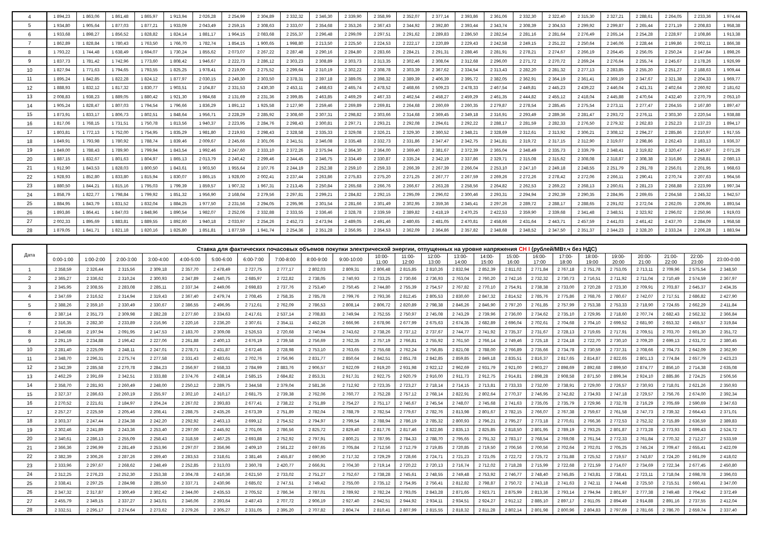| 4 | 1 894,23 | 1 863,06 | 1 861,48 | 1 865,97 | 1 913,94 | 2 026,28 | 2 254,99 | 2 304,89 | 2 332,32 | 2 346,30 | 2 339,90 | 2 358,99 | 2 352,07 | 2 377,14 | 2 393,86 | 2 361,06 | 2 332,30 | 2 322,40 | 2 315,30 | 2 327,21 | 2 288,61 | 2 264,05 | 2 233,36 | 1 974,44 |
| 5 | 1 934,80 | 1 905,64 | 1 877,03 | 1 877,21 | 1 933,09 | 2 043,49 | 2 259,15 | 2 308,63 | 2 333,07 | 2 354,68 | 2 353,26 | 2 367,43 | 2 344,92 | 2 392,80 | 2 393,44 | 2 343,74 | 2 308,39 | 2 304,53 | 2 299,92 | 2 299,87 | 2 265,44 | 2 271,19 | 2 208,83 | 1 958,38 |
| 6 | 1 933,68 | 1 898,27 | 1 856,52 | 1 828,82 | 1 824,14 | 1 881,17 | 1 964,15 | 2 083,68 | 2 255,37 | 2 296,48 | 2 299,09 | 2 297,51 | 2 291,62 | 2 289,83 | 2 286,50 | 2 282,54 | 2 281,16 | 2 281,64 | 2 276,49 | 2 265,14 | 2 254,28 | 2 228,97 | 2 108,86 | 1 913,38 |
| 7 | 1 862,89 | 1 828,84 | 1 780,43 | 1 763,50 | 1 766,70 | 1 782,74 | 1 854,15 | 1 900,65 | 1 998,80 | 2 213,50 | 2 225,50 | 2 224,53 | 2 222,17 | 2 220,89 | 2 229,43 | 2 242,58 | 2 249,15 | 2 251,22 | 2 250,64 | 2 246,06 | 2 228,44 | 2 199,86 | 2 002,11 | 1 866,38 |
| 8 | 1 793,22 | 1 744,48 | 1 638,49 | 1 694,07 | 1 730,24 | 1 855,62 | 2 073,07 | 2 267,22 | 2 287,48 | 2 290,16 | 2 284,80 | 2 283,66 | 2 284,21 | 2 291,31 | 2 288,46 | 2 281,91 | 2 278,21 | 2 274,67 | 2 266,19 | 2 264,45 | 2 256,05 | 2 250,24 | 2 147,84 | 1 898,26 |
| 9 | 1 837,73 | 1 781,42 | 1 742,96 | 1 773,60 | 1 808,42 | 1 946,67 | 2 222,73 | 2 286,12 | 2 303,23 | 2 308,89 | 2 303,73 | 2 313,35 | 2 302,46 | 2 308,04 | 2 312,68 | 2 296,00 | 2 271,72 | 2 270,72 | 2 269,24 | 2 276,64 | 2 255,74 | 2 245,67 | 2 178,26 | 1 926,99 |
| 10 | 1 827,94 | 1 771,63 | 1 794,65 | 1 793,55 | 1 825,25 | 1 978,41 | 2 219,00 | 2 275,52 | 2 299,64 | 2 310,19 | 2 302,22 | 2 308,78 | 2 303,39 | 2 367,62 | 2 334,54 | 2 313,43 | 2 282,20 | 2 281,32 | 2 277,13 | 2 283,85 | 2 255,20 | 2 251,27 | 2 188,63 | 1 909,44 |
| 11 | 1 895,24 | 1 842,85 | 1 822,28 | 1 824,12 | 1 877,97 | 2 030,15 | 2 249,30 | 2 303,50 | 2 378,31 | 2 397,18 | 2 389,05 | 2 398,32 | 2 389,39 | 2 406,39 | 2 395,72 | 2 382,05 | 2 362,91 | 2 364,19 | 2 361,41 | 2 369,19 | 2 347,67 | 2 321,38 | 2 204,33 | 1 969,77 |
| 12 | 1 888,93 | 1 832,12 | 1 817,32 | 1 830,77 | 1 903,51 | 2 104,87 | 2 331,53 | 2 430,30 | 2 453,11 | 2 468,63 | 2 465,74 | 2 478,52 | 2 468,66 | 2 509,23 | 2 478,33 | 2 467,54 | 2 449,81 | 2 445,23 | 2 439,22 | 2 446,04 | 2 421,31 | 2 402,64 | 2 260,92 | 2 181,62 |
| 13 | 2 008,83 | 1 938,23 | 1 889,05 | 1 880,42 | 1 921,30 | 1 984,68 | 2 131,69 | 2 231,36 | 2 399,85 | 2 463,85 | 2 469,29 | 2 467,33 | 2 462,54 | 2 458,27 | 2 459,29 | 2 461,35 | 2 444,82 | 2 455,12 | 2 418,04 | 2 445,88 | 2 470,64 | 2 432,40 | 2 270,79 | 2 053,10 |
| 14 | 1 905,24 | 1 828,47 | 1 807,03 | 1 794,54 | 1 796,66 | 1 836,29 | 1 891,12 | 1 925,58 | 2 127,90 | 2 259,46 | 2 269,89 | 2 269,81 | 2 264,68 | 2 260,69 | 2 260,35 | 2 279,87 | 2 278,54 | 2 285,45 | 2 275,54 | 2 273,11 | 2 277,47 | 2 264,55 | 2 167,80 | 1 897,47 |
| 15 | 1 873,91 | 1 833,17 | 1 806,73 | 1 802,51 | 1 848,64 | 1 956,71 | 2 228,29 | 2 285,92 | 2 308,60 | 2 307,31 | 2 298,82 | 2 303,66 | 2 314,68 | 2 369,45 | 2 349,18 | 2 316,91 | 2 293,49 | 2 289,36 | 2 281,47 | 2 293,72 | 2 276,11 | 2 303,30 | 2 220,54 | 1 938,88 |
| 16 | 1 817,06 | 1 768,15 | 1 731,51 | 1 750,78 | 1 813,56 | 1 940,37 | 2 223,95 | 2 284,76 | 2 298,43 | 2 300,81 | 2 297,71 | 2 293,21 | 2 292,08 | 2 294,61 | 2 292,22 | 2 288,17 | 2 281,59 | 2 282,33 | 2 276,50 | 2 279,32 | 2 262,83 | 2 252,23 | 2 137,23 | 1 894,17 |
| 17 | 1 803,81 | 1 772,13 | 1 752,00 | 1 754,95 | 1 835,29 | 1 981,80 | 2 219,93 | 2 298,43 | 2 328,58 | 2 335,33 | 2 329,08 | 2 326,21 | 2 329,30 | 2 360,52 | 2 348,21 | 2 328,69 | 2 312,61 | 2 313,92 | 2 306,21 | 2 308,12 | 2 294,27 | 2 285,86 | 2 210,97 | 1 917,55 |
| 18 | 1 849,91 | 1 793,98 | 1 780,92 | 1 788,74 | 1 839,46 | 2 009,67 | 2 245,66 | 2 301,06 | 2 341,51 | 2 346,08 | 2 335,48 | 2 332,73 | 2 331,86 | 2 347,47 | 2 342,75 | 2 341,81 | 2 319,72 | 2 317,15 | 2 312,90 | 2 319,07 | 2 298,86 | 2 262,43 | 2 183,13 | 1 936,37 |
| 19 | 1 849,00 | 1 788,43 | 1 789,90 | 1 799,94 | 1 843,54 | 1 992,46 | 2 247,60 | 2 333,10 | 2 372,26 | 2 375,94 | 2 364,30 | 2 364,00 | 2 369,40 | 2 381,67 | 2 372,39 | 2 365,04 | 2 348,49 | 2 335,73 | 2 339,79 | 2 348,41 | 2 319,82 | 2 320,47 | 2 245,97 | 2 071,26 |
| 20 | 1 887,15 | 1 832,67 | 1 801,63 | 1 804,97 | 1 865,13 | 2 013,79 | 2 240,42 | 2 299,46 | 2 344,45 | 2 346,75 | 2 334,49 | 2 330,87 | 2 335,24 | 2 342,19 | 2 337,86 | 2 329,71 | 2 315,08 | 2 315,62 | 2 308,08 | 2 318,87 | 2 308,38 | 2 316,86 | 2 258,81 | 2 080,13 |
| 21 | 1 912,90 | 1 843,53 | 1 828,03 | 1 800,50 | 1 843,61 | 1 903,50 | 1 955,64 | 2 107,76 | 2 244,19 | 2 252,38 | 2 259,10 | 2 259,33 | 2 266,39 | 2 267,39 | 2 266,04 | 2 253,10 | 2 247,10 | 2 249,18 | 2 248,55 | 2 251,79 | 2 291,78 | 2 256,01 | 2 201,95 | 1 968,63 |
| 22 | 1 928,93 | 1 852,80 | 1 833,80 | 1 815,94 | 1 830,07 | 1 865,15 | 1 928,00 | 2 002,41 | 2 237,44 | 2 263,86 | 2 275,83 | 2 275,20 | 2 271,25 | 2 267,77 | 2 267,59 | 2 269,26 | 2 272,26 | 2 278,42 | 2 272,06 | 2 266,11 | 2 290,41 | 2 270,74 | 2 207,63 | 1 964,56 |
| 23 | 1 880,50 | 1 844,21 | 1 815,16 | 1 795,03 | 1 799,39 | 1 859,57 | 1 907,32 | 1 967,31 | 2 213,45 | 2 250,84 | 2 265,68 | 2 266,76 | 2 266,67 | 2 263,28 | 2 258,56 | 2 264,82 | 2 262,53 | 2 269,22 | 2 268,13 | 2 260,61 | 2 281,23 | 2 268,88 | 2 223,99 | 1 997,34 |
| 24 | 1 858,79 | 1 822,77 | 1 798,84 | 1 799,92 | 1 851,32 | 1 956,90 | 2 168,04 | 2 279,56 | 2 297,81 | 2 299,21 | 2 284,82 | 2 292,15 | 2 295,09 | 2 296,02 | 2 300,46 | 2 293,31 | 2 294,94 | 2 292,39 | 2 290,35 | 2 284,95 | 2 269,65 | 2 264,58 | 2 245,32 | 1 942,57 |
| 25 | 1 884,95 | 1 843,79 | 1 831,52 | 1 832,04 | 1 884,25 | 1 977,50 | 2 231,56 | 2 294,05 | 2 295,96 | 2 301,54 | 2 281,66 | 2 301,49 | 2 302,95 | 2 359,36 | 2 345,41 | 2 297,26 | 2 289,72 | 2 288,17 | 2 288,65 | 2 291,02 | 2 272,04 | 2 262,05 | 2 206,95 | 1 893,54 |
| 26 | 1 893,86 | 1 864,41 | 1 847,03 | 1 848,96 | 1 890,54 | 1 982,07 | 2 252,06 | 2 332,88 | 2 333,55 | 2 336,46 | 2 328,78 | 2 339,59 | 2 389,82 | 2 418,19 | 2 470,25 | 2 422,53 | 2 359,90 | 2 339,68 | 2 341,48 | 2 348,51 | 2 323,92 | 2 296,02 | 2 250,96 | 1 919,03 |
| 27 | 2 002,33 | 1 895,69 | 1 883,81 | 1 889,55 | 1 892,60 | 1 940,18 | 2 033,97 | 2 254,26 | 2 452,73 | 2 473,94 | 2 489,05 | 2 491,46 | 2 480,65 | 2 481,05 | 2 470,81 | 2 458,66 | 2 431,64 | 2 443,71 | 2 457,59 | 2 441,03 | 2 461,42 | 2 437,70 | 2 284,09 | 1 958,58 |
| 28 | 1 879,05 | 1 841,71 | 1 821,18 | 1 820,16 | 1 825,80 | 1 851,81 | 1 877,59 | 1 941,74 | 2 254,36 | 2 351,28 | 2 356,95 | 2 354,53 | 2 362,09 | 2 364,86 | 2 357,82 | 2 348,68 | 2 348,52 | 2 347,50 | 2 351,37 | 2 344,23 | 2 328,20 | 2 333,24 | 2 206,28 | 1 883,94 |
| Дата | Ставка для фактических почасовых объемов покупки электрической энергии, отпущенных на уровне напряжения СН I (рублей/МВт.ч без НДС) | | | | | | | | | | | | | | | | | | | | | | | |
| --- | --- | --- | --- | --- | --- | --- | --- | --- | --- | --- | --- | --- | --- | --- | --- | --- | --- | --- | --- | --- | --- | --- | --- | --- |
| | 0:00-1:00 | 1:00-2:00 | 2:00-3:00 | 3:00-4:00 | 4:00-5:00 | 5:00-6:00 | 6:00-7:00 | 7:00-8:00 | 8:00-9:00 | 9:00-10:00 | 10:00- 11:00 | 11:00- 12:00 | 12:00- 13:00 | 13:00- 14:00 | 14:00- 15:00 | 15:00- 16:00 | 16:00- 17:00 | 17:00- 18:00 | 18:00- 19:00 | 19:00- 20:00 | 20:00- 21:00 | 21:00- 22:00 | 22:00- 23:00 | 23:00-0:00 |
| 1 | 2 358,59 | 2 326,44 | 2 315,56 | 2 309,18 | 2 357,70 | 2 478,49 | 2 727,75 | 2 777,17 | 2 802,03 | 2 809,31 | 2 806,48 | 2 815,85 | 2 810,26 | 2 832,94 | 2 852,39 | 2 811,02 | 2 771,84 | 2 767,18 | 2 751,78 | 2 753,05 | 2 713,11 | 2 709,96 | 2 575,54 | 2 348,50 |
| 2 | 2 365,27 | 2 336,62 | 2 310,24 | 2 300,93 | 2 347,89 | 2 440,75 | 2 685,97 | 2 722,82 | 2 738,05 | 2 740,93 | 2 733,25 | 2 730,66 | 2 736,93 | 2 763,04 | 2 760,20 | 2 742,16 | 2 732,32 | 2 730,73 | 2 716,51 | 2 711,92 | 2 711,04 | 2 710,49 | 2 574,59 | 2 367,97 |
| 3 | 2 345,95 | 2 308,55 | 2 283,08 | 2 285,11 | 2 337,34 | 2 449,06 | 2 698,83 | 2 737,76 | 2 753,40 | 2 750,45 | 2 744,80 | 2 755,39 | 2 754,57 | 2 767,82 | 2 770,10 | 2 754,91 | 2 738,38 | 2 733,00 | 2 720,28 | 2 723,30 | 2 709,91 | 2 703,87 | 2 645,37 | 2 434,35 |
| 4 | 2 347,69 | 2 316,52 | 2 314,94 | 2 319,43 | 2 367,40 | 2 479,74 | 2 708,45 | 2 758,35 | 2 785,78 | 2 799,76 | 2 793,36 | 2 812,45 | 2 805,53 | 2 830,60 | 2 847,32 | 2 814,52 | 2 785,76 | 2 775,86 | 2 768,76 | 2 780,67 | 2 742,07 | 2 717,51 | 2 686,82 | 2 427,90 |
| 5 | 2 388,26 | 2 359,10 | 2 330,49 | 2 330,67 | 2 386,55 | 2 496,95 | 2 712,61 | 2 762,09 | 2 786,53 | 2 808,14 | 2 806,72 | 2 820,89 | 2 798,38 | 2 846,26 | 2 846,90 | 2 797,20 | 2 761,85 | 2 757,99 | 2 753,38 | 2 753,33 | 2 718,90 | 2 724,65 | 2 662,29 | 2 411,84 |
| 6 | 2 387,14 | 2 351,73 | 2 309,98 | 2 282,28 | 2 277,60 | 2 334,63 | 2 417,61 | 2 537,14 | 2 708,83 | 2 749,94 | 2 752,55 | 2 750,97 | 2 745,08 | 2 743,29 | 2 739,96 | 2 736,00 | 2 734,62 | 2 735,10 | 2 729,95 | 2 718,60 | 2 707,74 | 2 682,43 | 2 562,32 | 2 366,84 |
| 7 | 2 316,35 | 2 282,30 | 2 233,89 | 2 216,96 | 2 220,16 | 2 236,20 | 2 307,61 | 2 354,11 | 2 452,26 | 2 666,96 | 2 678,96 | 2 677,99 | 2 675,63 | 2 674,35 | 2 682,89 | 2 696,04 | 2 702,61 | 2 704,68 | 2 704,10 | 2 699,52 | 2 681,90 | 2 653,32 | 2 455,57 | 2 319,84 |
| 8 | 2 246,68 | 2 197,94 | 2 091,95 | 2 147,53 | 2 183,70 | 2 309,08 | 2 526,53 | 2 720,68 | 2 740,94 | 2 743,62 | 2 738,26 | 2 737,12 | 2 737,67 | 2 744,77 | 2 741,92 | 2 735,37 | 2 731,67 | 2 728,13 | 2 719,65 | 2 717,91 | 2 709,51 | 2 703,70 | 2 601,30 | 2 351,72 |
| 9 | 2 291,19 | 2 234,88 | 2 196,42 | 2 227,06 | 2 261,88 | 2 400,13 | 2 676,19 | 2 739,58 | 2 756,69 | 2 762,35 | 2 757,19 | 2 766,81 | 2 755,92 | 2 761,50 | 2 766,14 | 2 749,46 | 2 725,18 | 2 724,18 | 2 722,70 | 2 730,10 | 2 709,20 | 2 699,13 | 2 631,72 | 2 380,45 |
| 10 | 2 281,40 | 2 225,09 | 2 248,11 | 2 247,01 | 2 278,71 | 2 431,87 | 2 672,46 | 2 728,98 | 2 753,10 | 2 763,65 | 2 755,68 | 2 762,24 | 2 756,85 | 2 821,08 | 2 788,00 | 2 766,89 | 2 735,66 | 2 734,78 | 2 730,59 | 2 737,31 | 2 708,66 | 2 704,73 | 2 642,09 | 2 362,90 |
| 11 | 2 348,70 | 2 296,31 | 2 275,74 | 2 277,58 | 2 331,43 | 2 483,61 | 2 702,76 | 2 756,96 | 2 831,77 | 2 850,64 | 2 842,51 | 2 851,78 | 2 842,85 | 2 859,85 | 2 849,18 | 2 835,51 | 2 816,37 | 2 817,65 | 2 814,87 | 2 822,65 | 2 801,13 | 2 774,84 | 2 657,79 | 2 423,23 |
| 12 | 2 342,39 | 2 285,58 | 2 270,78 | 2 284,23 | 2 356,97 | 2 558,33 | 2 784,99 | 2 883,76 | 2 906,57 | 2 922,09 | 2 919,20 | 2 931,98 | 2 922,12 | 2 962,69 | 2 931,79 | 2 921,00 | 2 903,27 | 2 898,69 | 2 892,68 | 2 899,50 | 2 874,77 | 2 856,10 | 2 714,38 | 2 635,08 |
| 13 | 2 462,29 | 2 391,69 | 2 342,51 | 2 333,88 | 2 374,76 | 2 438,14 | 2 585,15 | 2 684,82 | 2 853,31 | 2 917,31 | 2 922,75 | 2 920,79 | 2 916,00 | 2 911,73 | 2 912,75 | 2 914,81 | 2 898,28 | 2 908,58 | 2 871,50 | 2 899,34 | 2 924,10 | 2 885,86 | 2 724,25 | 2 506,56 |
| 14 | 2 358,70 | 2 281,93 | 2 260,49 | 2 248,00 | 2 250,12 | 2 289,75 | 2 344,58 | 2 379,04 | 2 581,36 | 2 712,92 | 2 723,35 | 2 723,27 | 2 718,14 | 2 714,15 | 2 713,81 | 2 733,33 | 2 732,00 | 2 738,91 | 2 729,00 | 2 726,57 | 2 730,93 | 2 718,01 | 2 621,26 | 2 350,93 |
| 15 | 2 327,37 | 2 286,63 | 2 260,19 | 2 255,97 | 2 302,10 | 2 410,17 | 2 681,75 | 2 739,38 | 2 762,06 | 2 760,77 | 2 752,28 | 2 757,12 | 2 768,14 | 2 822,91 | 2 802,64 | 2 770,37 | 2 746,95 | 2 742,82 | 2 734,93 | 2 747,18 | 2 729,57 | 2 756,76 | 2 674,00 | 2 392,34 |
| 16 | 2 270,52 | 2 221,61 | 2 184,97 | 2 204,24 | 2 267,02 | 2 393,83 | 2 677,41 | 2 738,22 | 2 751,89 | 2 754,27 | 2 751,17 | 2 746,67 | 2 745,54 | 2 748,07 | 2 745,68 | 2 741,63 | 2 735,05 | 2 735,79 | 2 729,96 | 2 732,78 | 2 716,29 | 2 705,69 | 2 590,69 | 2 347,63 |
| 17 | 2 257,27 | 2 225,59 | 2 205,46 | 2 208,41 | 2 288,75 | 2 435,26 | 2 673,39 | 2 751,89 | 2 782,04 | 2 788,79 | 2 782,54 | 2 779,67 | 2 782,76 | 2 813,98 | 2 801,67 | 2 782,15 | 2 766,07 | 2 767,38 | 2 759,67 | 2 761,58 | 2 747,73 | 2 739,32 | 2 664,43 | 2 371,01 |
| 18 | 2 303,37 | 2 247,44 | 2 234,38 | 2 242,20 | 2 292,92 | 2 463,13 | 2 699,12 | 2 754,52 | 2 794,97 | 2 799,54 | 2 788,94 | 2 786,19 | 2 785,32 | 2 800,93 | 2 796,21 | 2 795,27 | 2 773,18 | 2 770,61 | 2 766,36 | 2 772,53 | 2 752,32 | 2 715,89 | 2 636,59 | 2 389,83 |
| 19 | 2 302,46 | 2 241,89 | 2 243,36 | 2 253,40 | 2 297,00 | 2 445,92 | 2 701,06 | 2 786,56 | 2 825,72 | 2 829,40 | 2 817,76 | 2 817,46 | 2 822,86 | 2 835,13 | 2 825,85 | 2 818,50 | 2 801,95 | 2 789,19 | 2 793,25 | 2 801,87 | 2 773,28 | 2 773,93 | 2 699,43 | 2 524,72 |
| 20 | 2 340,61 | 2 286,13 | 2 255,09 | 2 258,43 | 2 318,59 | 2 467,25 | 2 693,88 | 2 752,92 | 2 797,91 | 2 800,21 | 2 787,95 | 2 784,33 | 2 788,70 | 2 795,65 | 2 791,32 | 2 783,17 | 2 768,54 | 2 769,08 | 2 761,54 | 2 772,33 | 2 761,84 | 2 770,32 | 2 712,27 | 2 533,59 |
| 21 | 2 366,36 | 2 296,99 | 2 281,49 | 2 253,96 | 2 297,07 | 2 356,96 | 2 409,10 | 2 561,22 | 2 697,65 | 2 705,84 | 2 712,56 | 2 712,79 | 2 719,85 | 2 720,85 | 2 719,50 | 2 706,56 | 2 700,56 | 2 702,64 | 2 702,01 | 2 705,25 | 2 745,24 | 2 709,47 | 2 655,41 | 2 422,09 |
| 22 | 2 382,39 | 2 306,26 | 2 287,26 | 2 269,40 | 2 283,53 | 2 318,61 | 2 381,46 | 2 455,87 | 2 690,90 | 2 717,32 | 2 729,29 | 2 728,66 | 2 724,71 | 2 721,23 | 2 721,05 | 2 722,72 | 2 725,72 | 2 731,88 | 2 725,52 | 2 719,57 | 2 743,87 | 2 724,20 | 2 661,09 | 2 418,02 |
| 23 | 2 333,96 | 2 297,67 | 2 268,62 | 2 248,49 | 2 252,85 | 2 313,03 | 2 360,78 | 2 420,77 | 2 666,91 | 2 704,30 | 2 719,14 | 2 720,22 | 2 720,13 | 2 716,74 | 2 712,02 | 2 718,28 | 2 715,99 | 2 722,68 | 2 721,59 | 2 714,07 | 2 734,69 | 2 722,34 | 2 677,45 | 2 450,80 |
| 24 | 2 312,25 | 2 276,23 | 2 252,30 | 2 253,38 | 2 304,78 | 2 410,36 | 2 621,50 | 2 733,02 | 2 751,27 | 2 752,67 | 2 738,28 | 2 745,61 | 2 748,55 | 2 749,48 | 2 753,92 | 2 746,77 | 2 748,40 | 2 745,85 | 2 743,81 | 2 738,41 | 2 723,11 | 2 718,04 | 2 698,78 | 2 396,03 |
| 25 | 2 338,41 | 2 297,25 | 2 284,98 | 2 285,50 | 2 337,71 | 2 430,96 | 2 685,02 | 2 747,51 | 2 749,42 | 2 755,00 | 2 735,12 | 2 754,95 | 2 756,41 | 2 812,82 | 2 798,87 | 2 750,72 | 2 743,18 | 2 741,63 | 2 742,11 | 2 744,48 | 2 725,50 | 2 715,51 | 2 660,41 | 2 347,00 |
| 26 | 2 347,32 | 2 317,87 | 2 300,49 | 2 302,42 | 2 344,00 | 2 435,53 | 2 705,52 | 2 786,34 | 2 787,01 | 2 789,92 | 2 782,24 | 2 793,05 | 2 843,28 | 2 871,65 | 2 923,71 | 2 875,99 | 2 813,36 | 2 793,14 | 2 794,94 | 2 801,97 | 2 777,38 | 2 749,48 | 2 704,42 | 2 372,49 |
| 27 | 2 455,79 | 2 349,15 | 2 337,27 | 2 343,01 | 2 346,06 | 2 393,64 | 2 487,43 | 2 707,72 | 2 906,19 | 2 927,40 | 2 942,51 | 2 944,92 | 2 934,11 | 2 934,51 | 2 924,27 | 2 912,12 | 2 885,10 | 2 897,17 | 2 911,05 | 2 894,49 | 2 914,88 | 2 891,16 | 2 737,55 | 2 412,04 |
| 28 | 2 332,51 | 2 295,17 | 2 274,64 | 2 273,62 | 2 279,26 | 2 305,27 | 2 331,05 | 2 395,20 | 2 707,82 | 2 804,74 | 2 810,41 | 2 807,99 | 2 815,55 | 2 818,32 | 2 811,28 | 2 802,14 | 2 801,98 | 2 800,96 | 2 804,83 | 2 797,69 | 2 781,66 | 2 786,70 | 2 659,74 | 2 337,40 |